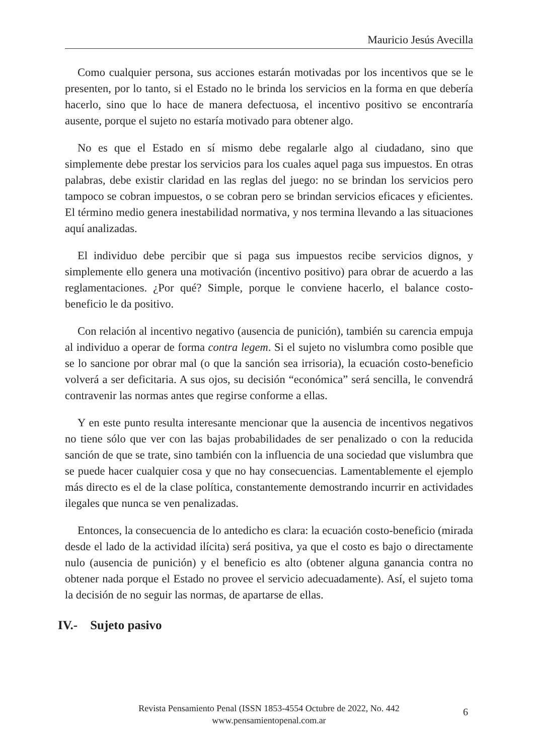Mauricio Jesús Avecilla
Como cualquier persona, sus acciones estarán motivadas por los incentivos que se le presenten, por lo tanto, si el Estado no le brinda los servicios en la forma en que debería hacerlo, sino que lo hace de manera defectuosa, el incentivo positivo se encontraría ausente, porque el sujeto no estaría motivado para obtener algo.
No es que el Estado en sí mismo debe regalarle algo al ciudadano, sino que simplemente debe prestar los servicios para los cuales aquel paga sus impuestos. En otras palabras, debe existir claridad en las reglas del juego: no se brindan los servicios pero tampoco se cobran impuestos, o se cobran pero se brindan servicios eficaces y eficientes. El término medio genera inestabilidad normativa, y nos termina llevando a las situaciones aquí analizadas.
El individuo debe percibir que si paga sus impuestos recibe servicios dignos, y simplemente ello genera una motivación (incentivo positivo) para obrar de acuerdo a las reglamentaciones. ¿Por qué? Simple, porque le conviene hacerlo, el balance costo-beneficio le da positivo.
Con relación al incentivo negativo (ausencia de punición), también su carencia empuja al individuo a operar de forma contra legem. Si el sujeto no vislumbra como posible que se lo sancione por obrar mal (o que la sanción sea irrisoria), la ecuación costo-beneficio volverá a ser deficitaria. A sus ojos, su decisión “económica” será sencilla, le convendrá contravenir las normas antes que regirse conforme a ellas.
Y en este punto resulta interesante mencionar que la ausencia de incentivos negativos no tiene sólo que ver con las bajas probabilidades de ser penalizado o con la reducida sanción de que se trate, sino también con la influencia de una sociedad que vislumbra que se puede hacer cualquier cosa y que no hay consecuencias. Lamentablemente el ejemplo más directo es el de la clase política, constantemente demostrando incurrir en actividades ilegales que nunca se ven penalizadas.
Entonces, la consecuencia de lo antedicho es clara: la ecuación costo-beneficio (mirada desde el lado de la actividad ilícita) será positiva, ya que el costo es bajo o directamente nulo (ausencia de punición) y el beneficio es alto (obtener alguna ganancia contra no obtener nada porque el Estado no provee el servicio adecuadamente). Así, el sujeto toma la decisión de no seguir las normas, de apartarse de ellas.
IV.- Sujeto pasivo
Revista Pensamiento Penal (ISSN 1853-4554 Octubre de 2022, No. 442
www.pensamientopenal.com.ar
6